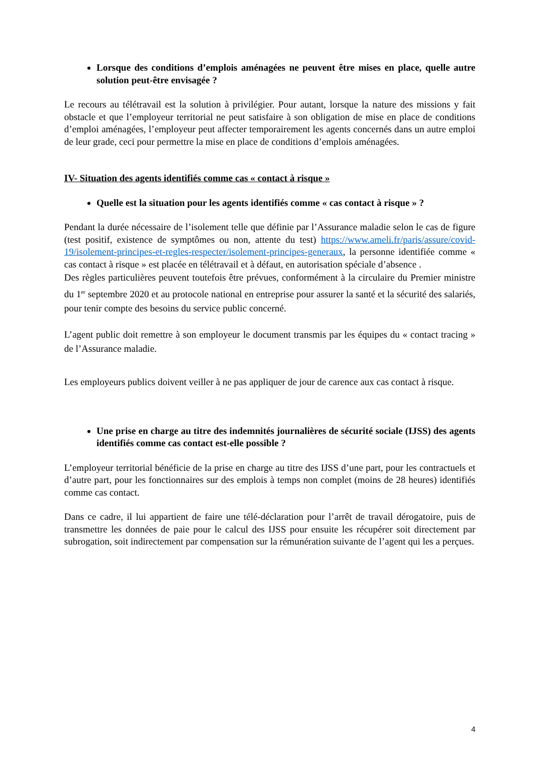Lorsque des conditions d’emplois aménagées ne peuvent être mises en place, quelle autre solution peut-être envisagée ?
Le recours au télétravail est la solution à privilégier. Pour autant, lorsque la nature des missions y fait obstacle et que l’employeur territorial ne peut satisfaire à son obligation de mise en place de conditions d’emploi aménagées, l’employeur peut affecter temporairement les agents concernés dans un autre emploi de leur grade, ceci pour permettre la mise en place de conditions d’emplois aménagées.
IV- Situation des agents identifiés comme cas « contact à risque »
Quelle est la situation pour les agents identifiés comme « cas contact à risque » ?
Pendant la durée nécessaire de l’isolement telle que définie par l’Assurance maladie selon le cas de figure (test positif, existence de symptômes ou non, attente du test) https://www.ameli.fr/paris/assure/covid-19/isolement-principes-et-regles-respecter/isolement-principes-generaux, la personne identifiée comme « cas contact à risque » est placée en télétravail et à défaut, en autorisation spéciale d’absence .
Des règles particulières peuvent toutefois être prévues, conformément à la circulaire du Premier ministre du 1<sup>er</sup> septembre 2020 et au protocole national en entreprise pour assurer la santé et la sécurité des salariés, pour tenir compte des besoins du service public concerné.
L’agent public doit remettre à son employeur le document transmis par les équipes du « contact tracing » de l’Assurance maladie.
Les employeurs publics doivent veiller à ne pas appliquer de jour de carence aux cas contact à risque.
Une prise en charge au titre des indemnités journalières de sécurité sociale (IJSS) des agents identifiés comme cas contact est-elle possible ?
L’employeur territorial bénéficie de la prise en charge au titre des IJSS d’une part, pour les contractuels et d’autre part, pour les fonctionnaires sur des emplois à temps non complet (moins de 28 heures) identifiés comme cas contact.
Dans ce cadre, il lui appartient de faire une télé-déclaration pour l’arrêt de travail dérogatoire, puis de transmettre les données de paie pour le calcul des IJSS pour ensuite les récupérer soit directement par subrogation, soit indirectement par compensation sur la rémunération suivante de l’agent qui les a perçues.
4